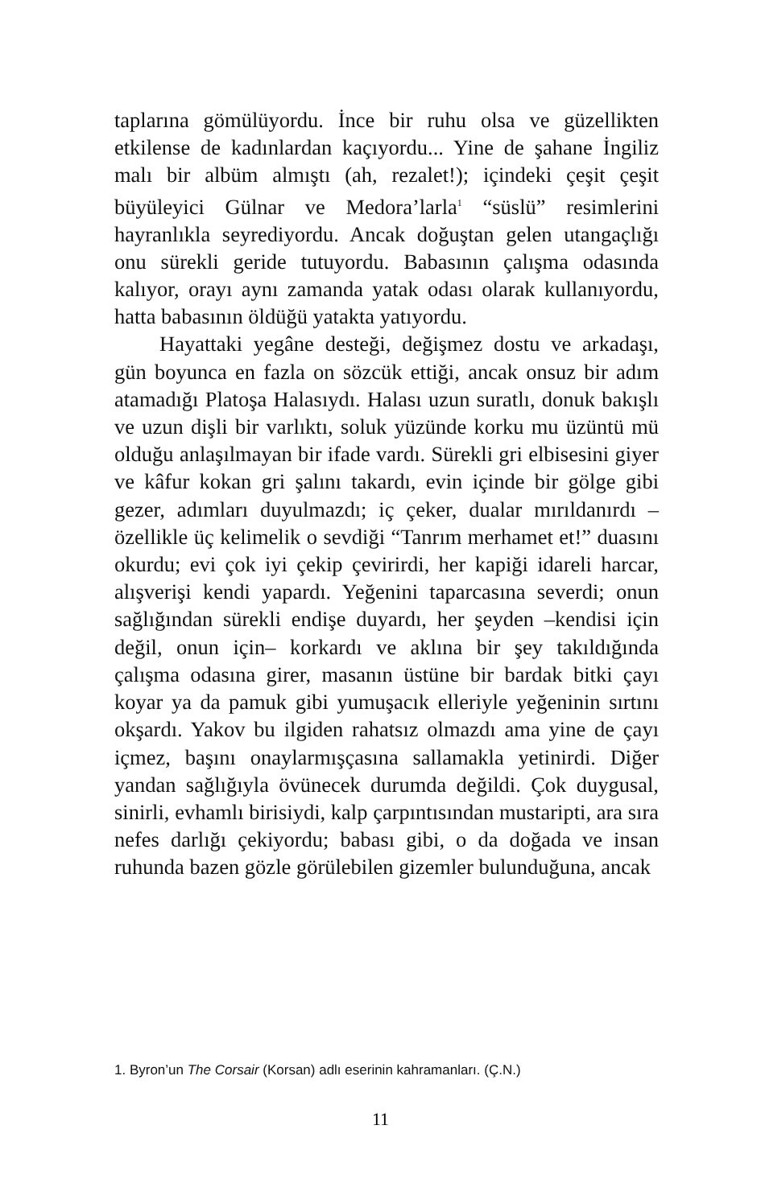taplarına gömülüyordu. İnce bir ruhu olsa ve güzellikten etkilense de kadınlardan kaçıyordu... Yine de şahane İngiliz malı bir albüm almıştı (ah, rezalet!); içindeki çeşit çeşit büyüleyici Gülnar ve Medora’larla<sup>1</sup> “süslü” resimlerini hayranlıkla seyrediyordu. Ancak doğuştan gelen utangaçlığı onu sürekli geride tutuyordu. Babasının çalışma odasında kalıyor, orayı aynı zamanda yatak odası olarak kullanıyordu, hatta babasının öldüğü yatakta yatıyordu.
Hayattaki yegâne desteği, değişmez dostu ve arkadaşı, gün boyunca en fazla on sözcük ettiği, ancak onsuz bir adım atamadığı Platoşa Halasıydı. Halası uzun suratlı, donuk bakışlı ve uzun dişli bir varlıktı, soluk yüzünde korku mu üzüntü mü olduğu anlaşılmayan bir ifade vardı. Sürekli gri elbisesini giyer ve kâfur kokan gri şalını takardı, evin içinde bir gölge gibi gezer, adımları duyulmazdı; iç çeker, dualar mırıldanırdı – özellikle üç kelimelik o sevdiği “Tanrım merhamet et!” duasını okurdu; evi çok iyi çekip çevirirdi, her kapiği idareli harcar, alışverişi kendi yapardı. Yeğenini taparcasına severdi; onun sağlığından sürekli endişe duyardı, her şeyden –kendisi için değil, onun için– korkardı ve aklına bir şey takıldığında çalışma odasına girer, masanın üstüne bir bardak bitki çayı koyar ya da pamuk gibi yumuşacık elleriyle yeğeninin sırtını okşardı. Yakov bu ilgiden rahatsız olmazdı ama yine de çayı içmez, başını onaylarmışçasına sallamakla yetinirdi. Diğer yandan sağlığıyla övünecek durumda değildi. Çok duygusal, sinirli, evhamlı birisiydi, kalp çarpıntısından mustaripti, ara sıra nefes darlığı çekiyordu; babası gibi, o da doğada ve insan ruhunda bazen gözle görülebilen gizemler bulunduğuna, ancak
1. Byron’un The Corsair (Korsan) adlı eserinin kahramanları. (Ç.N.)
11